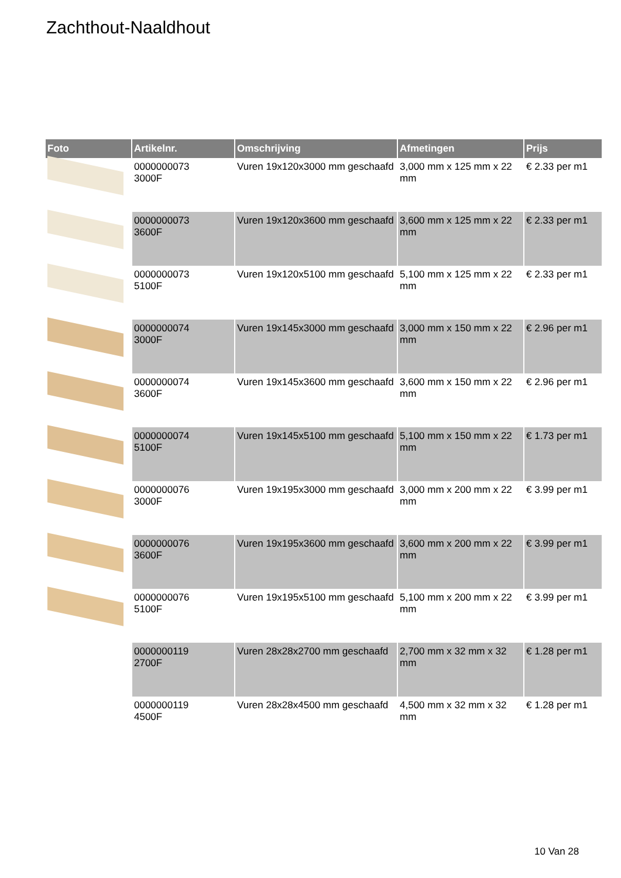Zachthout-Naaldhout
| Foto | Artikelnr. | Omschrijving | Afmetingen | Prijs |
| --- | --- | --- | --- | --- |
| | 0000000073 3000F | Vuren 19x120x3000 mm geschaafd | 3,000 mm x 125 mm x 22 mm | € 2.33 per m1 |
| | 0000000073 3600F | Vuren 19x120x3600 mm geschaafd | 3,600 mm x 125 mm x 22 mm | € 2.33 per m1 |
| | 0000000073 5100F | Vuren 19x120x5100 mm geschaafd | 5,100 mm x 125 mm x 22 mm | € 2.33 per m1 |
| | 0000000074 3000F | Vuren 19x145x3000 mm geschaafd | 3,000 mm x 150 mm x 22 mm | € 2.96 per m1 |
| | 0000000074 3600F | Vuren 19x145x3600 mm geschaafd | 3,600 mm x 150 mm x 22 mm | € 2.96 per m1 |
| | 0000000074 5100F | Vuren 19x145x5100 mm geschaafd | 5,100 mm x 150 mm x 22 mm | € 1.73 per m1 |
| | 0000000076 3000F | Vuren 19x195x3000 mm geschaafd | 3,000 mm x 200 mm x 22 mm | € 3.99 per m1 |
| | 0000000076 3600F | Vuren 19x195x3600 mm geschaafd | 3,600 mm x 200 mm x 22 mm | € 3.99 per m1 |
| | 0000000076 5100F | Vuren 19x195x5100 mm geschaafd | 5,100 mm x 200 mm x 22 mm | € 3.99 per m1 |
| | 0000000119 2700F | Vuren 28x28x2700 mm geschaafd | 2,700 mm x 32 mm x 32 mm | € 1.28 per m1 |
| | 0000000119 4500F | Vuren 28x28x4500 mm geschaafd | 4,500 mm x 32 mm x 32 mm | € 1.28 per m1 |
10 Van 28